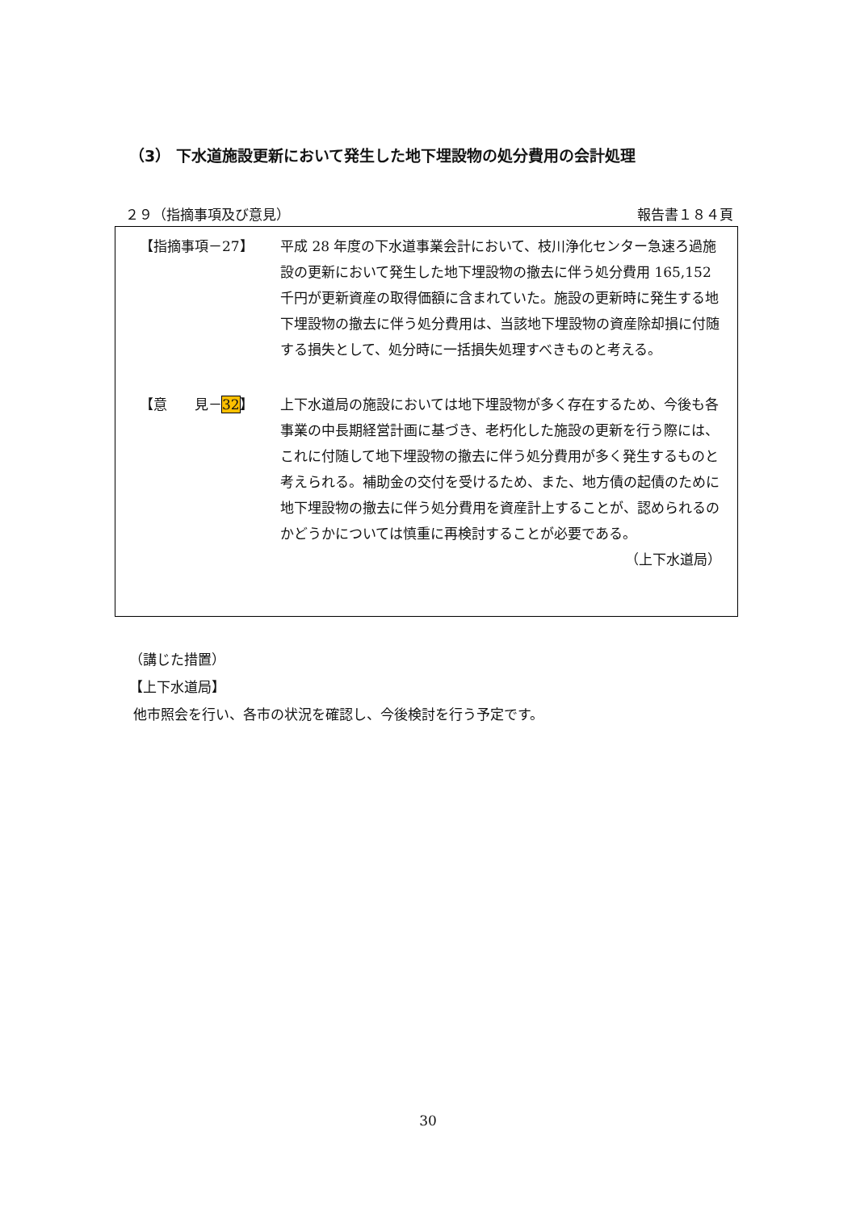（3） 下水道施設更新において発生した地下埋設物の処分費用の会計処理
２９（指摘事項及び意見） 報告書１８４頁
【指摘事項－27】 平成 28 年度の下水道事業会計において、枝川浄化センター急速ろ過施設の更新において発生した地下埋設物の撤去に伴う処分費用 165,152 千円が更新資産の取得価額に含まれていた。施設の更新時に発生する地下埋設物の撤去に伴う処分費用は、当該地下埋設物の資産除却損に付随する損失として、処分時に一括損失処理すべきものと考える。
【意　　見－32】 上下水道局の施設においては地下埋設物が多く存在するため、今後も各事業の中長期経営計画に基づき、老朽化した施設の更新を行う際には、これに付随して地下埋設物の撤去に伴う処分費用が多く発生するものと考えられる。補助金の交付を受けるため、また、地方債の起債のために地下埋設物の撤去に伴う処分費用を資産計上することが、認められるのかどうかについては慎重に再検討することが必要である。
（上下水道局）
（講じた措置）
【上下水道局】
他市照会を行い、各市の状況を確認し、今後検討を行う予定です。
30